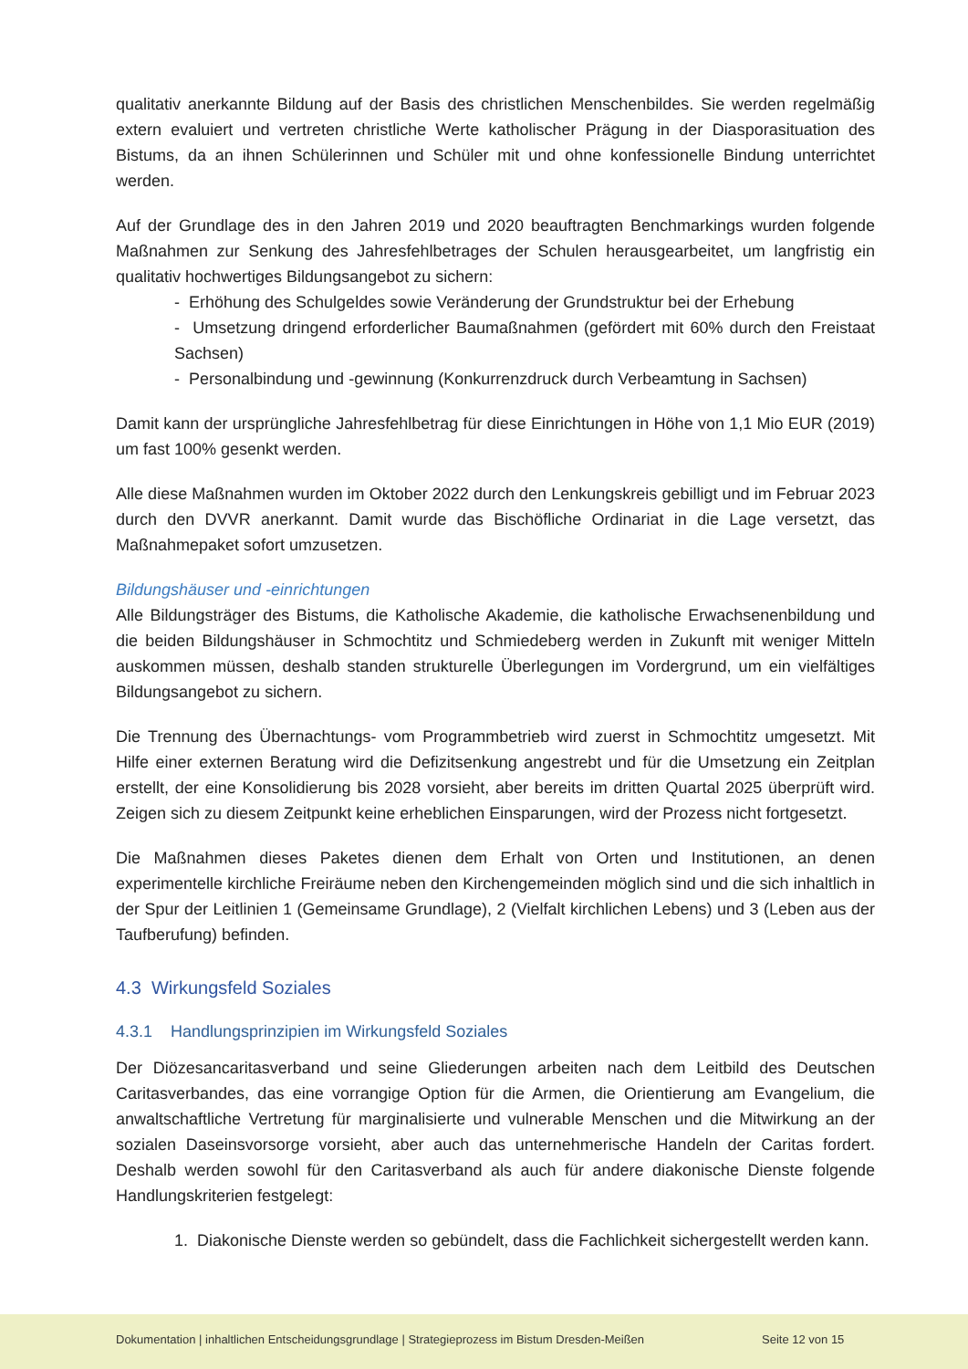qualitativ anerkannte Bildung auf der Basis des christlichen Menschenbildes. Sie werden regelmäßig extern evaluiert und vertreten christliche Werte katholischer Prägung in der Diasporasituation des Bistums, da an ihnen Schülerinnen und Schüler mit und ohne konfessionelle Bindung unterrichtet werden.
Auf der Grundlage des in den Jahren 2019 und 2020 beauftragten Benchmarkings wurden folgende Maßnahmen zur Senkung des Jahresfehlbetrages der Schulen herausgearbeitet, um langfristig ein qualitativ hochwertiges Bildungsangebot zu sichern:
- Erhöhung des Schulgeldes sowie Veränderung der Grundstruktur bei der Erhebung
- Umsetzung dringend erforderlicher Baumaßnahmen (gefördert mit 60% durch den Freistaat Sachsen)
- Personalbindung und -gewinnung (Konkurrenzdruck durch Verbeamtung in Sachsen)
Damit kann der ursprüngliche Jahresfehlbetrag für diese Einrichtungen in Höhe von 1,1 Mio EUR (2019) um fast 100% gesenkt werden.
Alle diese Maßnahmen wurden im Oktober 2022 durch den Lenkungskreis gebilligt und im Februar 2023 durch den DVVR anerkannt. Damit wurde das Bischöfliche Ordinariat in die Lage versetzt, das Maßnahmepaket sofort umzusetzen.
Bildungshäuser und -einrichtungen
Alle Bildungsträger des Bistums, die Katholische Akademie, die katholische Erwachsenenbildung und die beiden Bildungshäuser in Schmochtitz und Schmiedeberg werden in Zukunft mit weniger Mitteln auskommen müssen, deshalb standen strukturelle Überlegungen im Vordergrund, um ein vielfältiges Bildungsangebot zu sichern.
Die Trennung des Übernachtungs- vom Programmbetrieb wird zuerst in Schmochtitz umgesetzt. Mit Hilfe einer externen Beratung wird die Defizitsenkung angestrebt und für die Umsetzung ein Zeitplan erstellt, der eine Konsolidierung bis 2028 vorsieht, aber bereits im dritten Quartal 2025 überprüft wird. Zeigen sich zu diesem Zeitpunkt keine erheblichen Einsparungen, wird der Prozess nicht fortgesetzt.
Die Maßnahmen dieses Paketes dienen dem Erhalt von Orten und Institutionen, an denen experimentelle kirchliche Freiräume neben den Kirchengemeinden möglich sind und die sich inhaltlich in der Spur der Leitlinien 1 (Gemeinsame Grundlage), 2 (Vielfalt kirchlichen Lebens) und 3 (Leben aus der Taufberufung) befinden.
4.3 Wirkungsfeld Soziales
4.3.1 Handlungsprinzipien im Wirkungsfeld Soziales
Der Diözesancaritasverband und seine Gliederungen arbeiten nach dem Leitbild des Deutschen Caritasverbandes, das eine vorrangige Option für die Armen, die Orientierung am Evangelium, die anwaltschaftliche Vertretung für marginalisierte und vulnerable Menschen und die Mitwirkung an der sozialen Daseinsvorsorge vorsieht, aber auch das unternehmerische Handeln der Caritas fordert. Deshalb werden sowohl für den Caritasverband als auch für andere diakonische Dienste folgende Handlungskriterien festgelegt:
1. Diakonische Dienste werden so gebündelt, dass die Fachlichkeit sichergestellt werden kann.
Dokumentation | inhaltlichen Entscheidungsgrundlage | Strategieprozess im Bistum Dresden-Meißen Seite 12 von 15